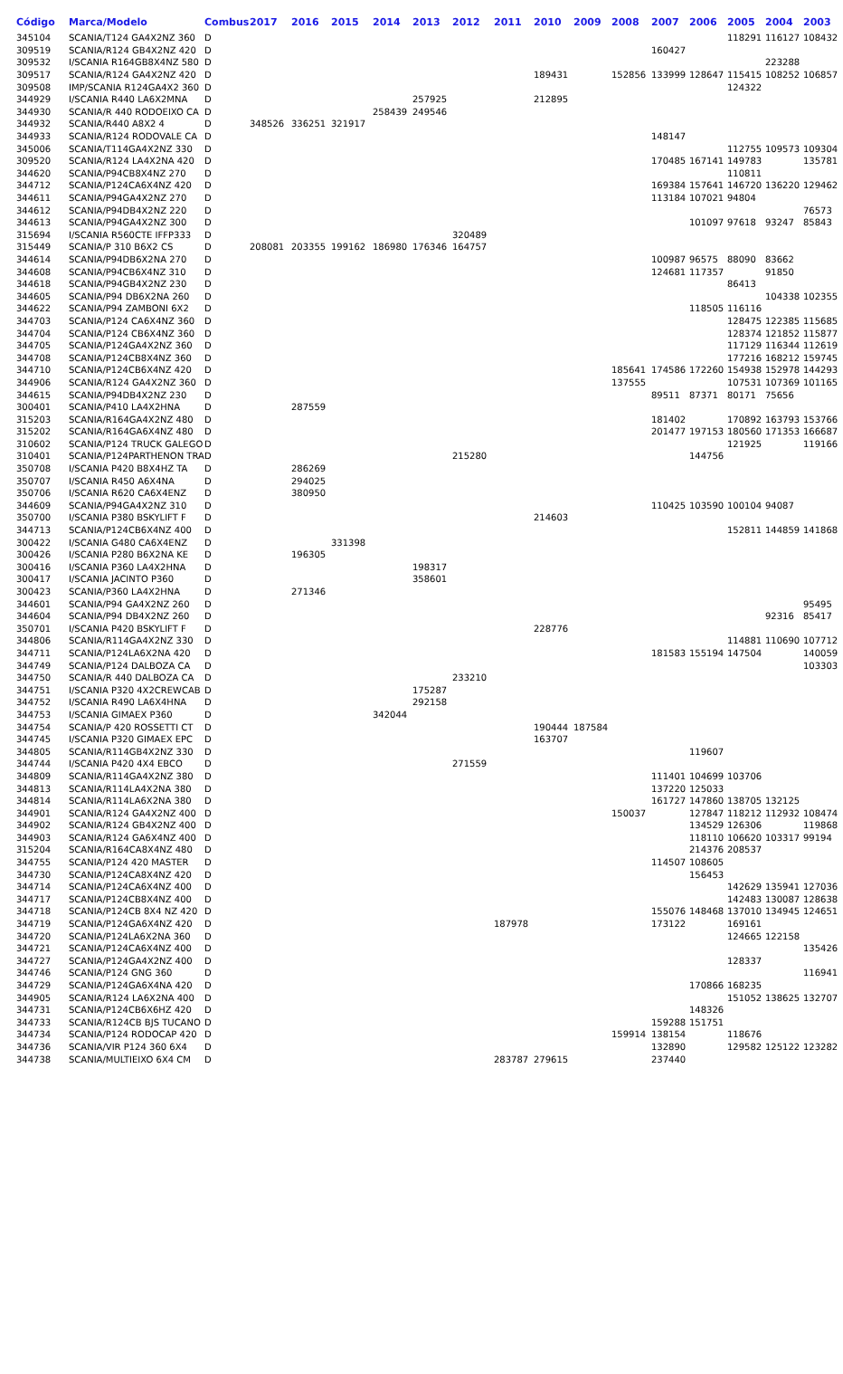| Código | Marca/Modelo | Combus | 2017 | 2016 | 2015 | 2014 | 2013 | 2012 | 2011 | 2010 | 2009 | 2008 | 2007 | 2006 | 2005 | 2004 | 2003 |
| --- | --- | --- | --- | --- | --- | --- | --- | --- | --- | --- | --- | --- | --- | --- | --- | --- | --- |
| 345104 | SCANIA/T124 GA4X2NZ 360 | D | | | | | | | | | | | | | 118291 | 116127 | 108432 |
| 309519 | SCANIA/R124 GB4X2NZ 420 | D | | | | | | | | | | | 160427 | | | | |
| 309532 | I/SCANIA R164GB8X4NZ 580 | D | | | | | | | | | | | | | | 223288 | |
| 309517 | SCANIA/R124 GA4X2NZ 420 | D | | | | | | | | 189431 | | 152856 | 133999 | 128647 | 115415 | 108252 | 106857 |
| 309508 | IMP/SCANIA R124GA4X2 360 | D | | | | | | | | | | | | | 124322 | | |
| 344929 | I/SCANIA R440 LA6X2MNA | D | | | | | 257925 | | | 212895 | | | | | | | |
| 344930 | SCANIA/R 440 RODOEIXO CA | D | | | | 258439 | 249546 | | | | | | | | | | |
| 344932 | SCANIA/R440 A8X2 4 | D | 348526 | 336251 | 321917 | | | | | | | | | | | | |
| 344933 | SCANIA/R124 RODOVALE CA | D | | | | | | | | | | | 148147 | | | | |
| 345006 | SCANIA/T114GA4X2NZ 330 | D | | | | | | | | | | | | | 112755 | 109573 | 109304 |
| 309520 | SCANIA/R124 LA4X2NA 420 | D | | | | | | | | | | | 170485 | 167141 | 149783 | | 135781 |
| 344620 | SCANIA/P94CB8X4NZ 270 | D | | | | | | | | | | | | | 110811 | | |
| 344712 | SCANIA/P124CA6X4NZ 420 | D | | | | | | | | | | | 169384 | 157641 | 146720 | 136220 | 129462 |
| 344611 | SCANIA/P94GA4X2NZ 270 | D | | | | | | | | | | | 113184 | 107021 | 94804 | | |
| 344612 | SCANIA/P94DB4X2NZ 220 | D | | | | | | | | | | | | | | | 76573 |
| 344613 | SCANIA/P94GA4X2NZ 300 | D | | | | | | | | | | | | 101097 | 97618 | 93247 | 85843 |
| 315694 | I/SCANIA R560CTE IFFP333 | D | | | | | | 320489 | | | | | | | | | |
| 315449 | SCANIA/P 310 B6X2 CS | D | 208081 | 203355 | 199162 | 186980 | 176346 | 164757 | | | | | | | | | |
| 344614 | SCANIA/P94DB6X2NA 270 | D | | | | | | | | | | | 100987 | 96575 | 88090 | 83662 | |
| 344608 | SCANIA/P94CB6X4NZ 310 | D | | | | | | | | | | | 124681 | 117357 | | 91850 | |
| 344618 | SCANIA/P94GB4X2NZ 230 | D | | | | | | | | | | | | | 86413 | | |
| 344605 | SCANIA/P94 DB6X2NA 260 | D | | | | | | | | | | | | | | 104338 | 102355 |
| 344622 | SCANIA/P94 ZAMBONI 6X2 | D | | | | | | | | | | | | 118505 | 116116 | | |
| 344703 | SCANIA/P124 CA6X4NZ 360 | D | | | | | | | | | | | | | 128475 | 122385 | 115685 |
| 344704 | SCANIA/P124 CB6X4NZ 360 | D | | | | | | | | | | | | | 128374 | 121852 | 115877 |
| 344705 | SCANIA/P124GA4X2NZ 360 | D | | | | | | | | | | | | | 117129 | 116344 | 112619 |
| 344708 | SCANIA/P124CB8X4NZ 360 | D | | | | | | | | | | | | | 177216 | 168212 | 159745 |
| 344710 | SCANIA/P124CB6X4NZ 420 | D | | | | | | | | | | 185641 | 174586 | 172260 | 154938 | 152978 | 144293 |
| 344906 | SCANIA/R124 GA4X2NZ 360 | D | | | | | | | | | | 137555 | | | 107531 | 107369 | 101165 |
| 344615 | SCANIA/P94DB4X2NZ 230 | D | | | | | | | | | | | 89511 | 87371 | 80171 | 75656 | |
| 300401 | SCANIA/P410 LA4X2HNA | D | | 287559 | | | | | | | | | | | | | |
| 315203 | SCANIA/R164GA4X2NZ 480 | D | | | | | | | | | | | 181402 | | 170892 | 163793 | 153766 |
| 315202 | SCANIA/R164GA6X4NZ 480 | D | | | | | | | | | | | 201477 | 197153 | 180560 | 171353 | 166687 |
| 310602 | SCANIA/P124 TRUCK GALEGO | D | | | | | | | | | | | | | 121925 | | 119166 |
| 310401 | SCANIA/P124PARTHENON TRA | D | | | | | | 215280 | | | | | | 144756 | | | |
| 350708 | I/SCANIA P420 B8X4HZ TA | D | | 286269 | | | | | | | | | | | | | |
| 350707 | I/SCANIA R450 A6X4NA | D | | 294025 | | | | | | | | | | | | | |
| 350706 | I/SCANIA R620 CA6X4ENZ | D | | 380950 | | | | | | | | | | | | | |
| 344609 | SCANIA/P94GA4X2NZ 310 | D | | | | | | | | | | | 110425 | 103590 | 100104 | 94087 | |
| 350700 | I/SCANIA P380 BSKYLIFT F | D | | | | | | | | 214603 | | | | | | | |
| 344713 | SCANIA/P124CB6X4NZ 400 | D | | | | | | | | | | | | | 152811 | 144859 | 141868 |
| 300422 | I/SCANIA G480 CA6X4ENZ | D | | | 331398 | | | | | | | | | | | | |
| 300426 | I/SCANIA P280 B6X2NA KE | D | | 196305 | | | | | | | | | | | | | |
| 300416 | I/SCANIA P360 LA4X2HNA | D | | | | | 198317 | | | | | | | | | | |
| 300417 | I/SCANIA JACINTO P360 | D | | | | | 358601 | | | | | | | | | | |
| 300423 | SCANIA/P360 LA4X2HNA | D | | 271346 | | | | | | | | | | | | | |
| 344601 | SCANIA/P94 GA4X2NZ 260 | D | | | | | | | | | | | | | | | 95495 |
| 344604 | SCANIA/P94 DB4X2NZ 260 | D | | | | | | | | | | | | | | 92316 | 85417 |
| 350701 | I/SCANIA P420 BSKYLIFT F | D | | | | | | | | 228776 | | | | | | | |
| 344806 | SCANIA/R114GA4X2NZ 330 | D | | | | | | | | | | | | | 114881 | 110690 | 107712 |
| 344711 | SCANIA/P124LA6X2NA 420 | D | | | | | | | | | | | 181583 | 155194 | 147504 | | 140059 |
| 344749 | SCANIA/P124 DALBOZA CA | D | | | | | | | | | | | | | | | 103303 |
| 344750 | SCANIA/R 440 DALBOZA CA | D | | | | | | 233210 | | | | | | | | | |
| 344751 | I/SCANIA P320 4X2CREWCAB | D | | | | | 175287 | | | | | | | | | | |
| 344752 | I/SCANIA R490 LA6X4HNA | D | | | | | 292158 | | | | | | | | | | |
| 344753 | I/SCANIA GIMAEX P360 | D | | | | 342044 | | | | | | | | | | | |
| 344754 | SCANIA/P 420 ROSSETTI CT | D | | | | | | | | 190444 | 187584 | | | | | | |
| 344745 | I/SCANIA P320 GIMAEX EPC | D | | | | | | | | 163707 | | | | | | | |
| 344805 | SCANIA/R114GB4X2NZ 330 | D | | | | | | | | | | | | 119607 | | | |
| 344744 | I/SCANIA P420 4X4 EBCO | D | | | | | | 271559 | | | | | | | | | |
| 344809 | SCANIA/R114GA4X2NZ 380 | D | | | | | | | | | | | 111401 | 104699 | 103706 | | |
| 344813 | SCANIA/R114LA4X2NA 380 | D | | | | | | | | | | | 137220 | 125033 | | | |
| 344814 | SCANIA/R114LA6X2NA 380 | D | | | | | | | | | | | 161727 | 147860 | 138705 | 132125 | |
| 344901 | SCANIA/R124 GA4X2NZ 400 | D | | | | | | | | | | 150037 | | 127847 | 118212 | 112932 | 108474 |
| 344902 | SCANIA/R124 GB4X2NZ 400 | D | | | | | | | | | | | | 134529 | 126306 | | 119868 |
| 344903 | SCANIA/R124 GA6X4NZ 400 | D | | | | | | | | | | | | 118110 | 106620 | 103317 | 99194 |
| 315204 | SCANIA/R164CA8X4NZ 480 | D | | | | | | | | | | | | 214376 | 208537 | | |
| 344755 | SCANIA/P124 420 MASTER | D | | | | | | | | | | | 114507 | 108605 | | | |
| 344730 | SCANIA/P124CA8X4NZ 420 | D | | | | | | | | | | | | 156453 | | | |
| 344714 | SCANIA/P124CA6X4NZ 400 | D | | | | | | | | | | | | | 142629 | 135941 | 127036 |
| 344717 | SCANIA/P124CB8X4NZ 400 | D | | | | | | | | | | | | | 142483 | 130087 | 128638 |
| 344718 | SCANIA/P124CB 8X4 NZ 420 | D | | | | | | | | | | | 155076 | 148468 | 137010 | 134945 | 124651 |
| 344719 | SCANIA/P124GA6X4NZ 420 | D | | | | | | | 187978 | | | | 173122 | | 169161 | | |
| 344720 | SCANIA/P124LA6X2NA 360 | D | | | | | | | | | | | | | 124665 | 122158 | |
| 344721 | SCANIA/P124CA6X4NZ 400 | D | | | | | | | | | | | | | | | 135426 |
| 344727 | SCANIA/P124GA4X2NZ 400 | D | | | | | | | | | | | | | 128337 | | |
| 344746 | SCANIA/P124 GNG 360 | D | | | | | | | | | | | | | | | 116941 |
| 344729 | SCANIA/P124GA6X4NA 420 | D | | | | | | | | | | | | 170866 | 168235 | | |
| 344905 | SCANIA/R124 LA6X2NA 400 | D | | | | | | | | | | | | | 151052 | 138625 | 132707 |
| 344731 | SCANIA/P124CB6X6HZ 420 | D | | | | | | | | | | | | 148326 | | | |
| 344733 | SCANIA/R124CB BJS TUCANO | D | | | | | | | | | | | 159288 | 151751 | | | |
| 344734 | SCANIA/P124 RODOCAP 420 | D | | | | | | | | | | 159914 | 138154 | | 118676 | | |
| 344736 | SCANIA/VIR P124 360 6X4 | D | | | | | | | | | | | 132890 | | 129582 | 125122 | 123282 |
| 344738 | SCANIA/MULTIEIXO 6X4 CM | D | | | | | | | 283787 | 279615 | | | 237440 | | | | |